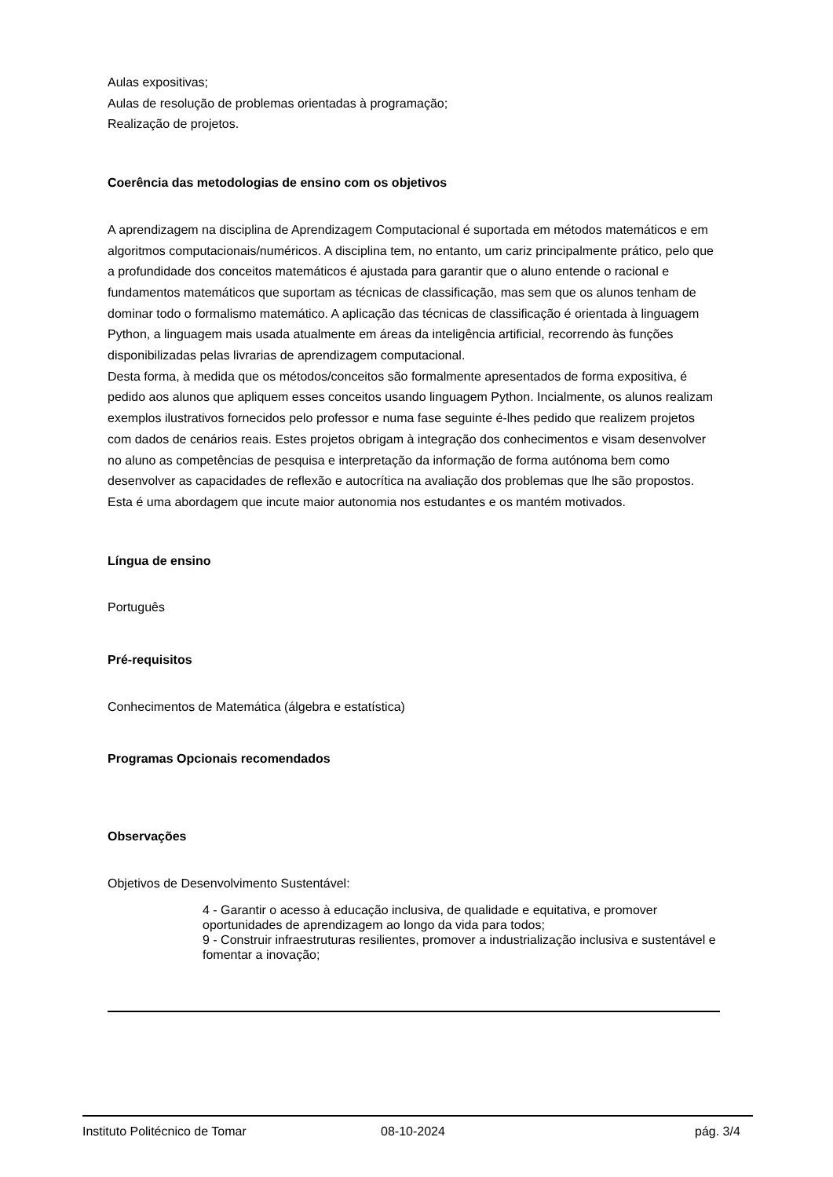Aulas expositivas;
Aulas de resolução de problemas orientadas à programação;
Realização de projetos.
Coerência das metodologias de ensino com os objetivos
A aprendizagem na disciplina de Aprendizagem Computacional é suportada em métodos matemáticos e em algoritmos computacionais/numéricos. A disciplina tem, no entanto, um cariz principalmente prático, pelo que a profundidade dos conceitos matemáticos é ajustada para garantir que o aluno entende o racional e fundamentos matemáticos que suportam as técnicas de classificação, mas sem que os alunos tenham de dominar todo o formalismo matemático. A aplicação das técnicas de classificação é orientada à linguagem Python, a linguagem mais usada atualmente em áreas da inteligência artificial, recorrendo às funções disponibilizadas pelas livrarias de aprendizagem computacional.
Desta forma, à medida que os métodos/conceitos são formalmente apresentados de forma expositiva, é pedido aos alunos que apliquem esses conceitos usando linguagem Python. Incialmente, os alunos realizam exemplos ilustrativos fornecidos pelo professor e numa fase seguinte é-lhes pedido que realizem projetos com dados de cenários reais. Estes projetos obrigam à integração dos conhecimentos e visam desenvolver no aluno as competências de pesquisa e interpretação da informação de forma autónoma bem como desenvolver as capacidades de reflexão e autocrítica na avaliação dos problemas que lhe são propostos. Esta é uma abordagem que incute maior autonomia nos estudantes e os mantém motivados.
Língua de ensino
Português
Pré-requisitos
Conhecimentos de Matemática (álgebra e estatística)
Programas Opcionais recomendados
Observações
Objetivos de Desenvolvimento Sustentável:
4 - Garantir o acesso à educação inclusiva, de qualidade e equitativa, e promover oportunidades de aprendizagem ao longo da vida para todos;
9 - Construir infraestruturas resilientes, promover a industrialização inclusiva e sustentável e fomentar a inovação;
Instituto Politécnico de Tomar 08-10-2024 pág. 3/4